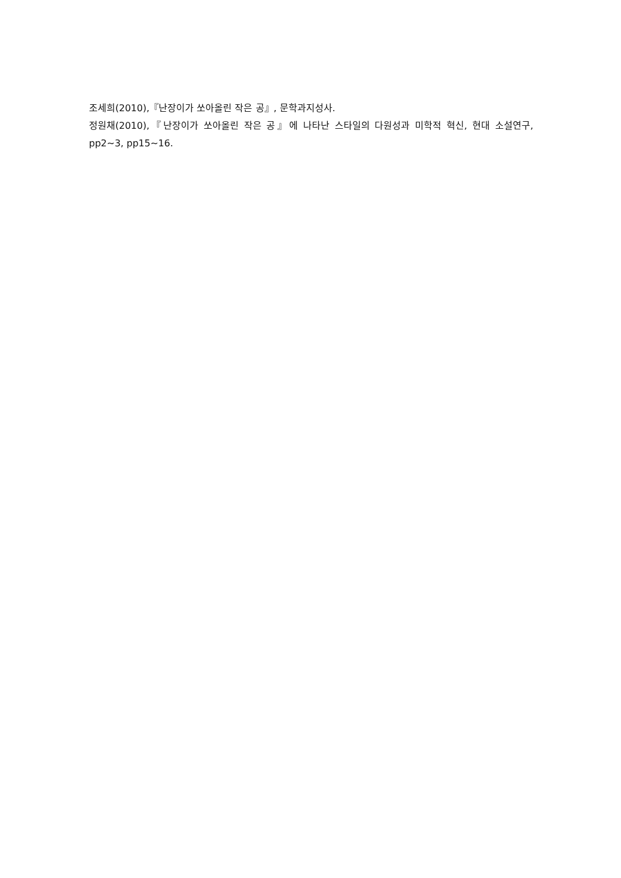조세희(2010),『난장이가 쏘아올린 작은 공』, 문학과지성사.
정원채(2010),『난장이가 쏘아올린 작은 공』에 나타난 스타일의 다원성과 미학적 혁신, 현대 소설연구, pp2~3, pp15~16.